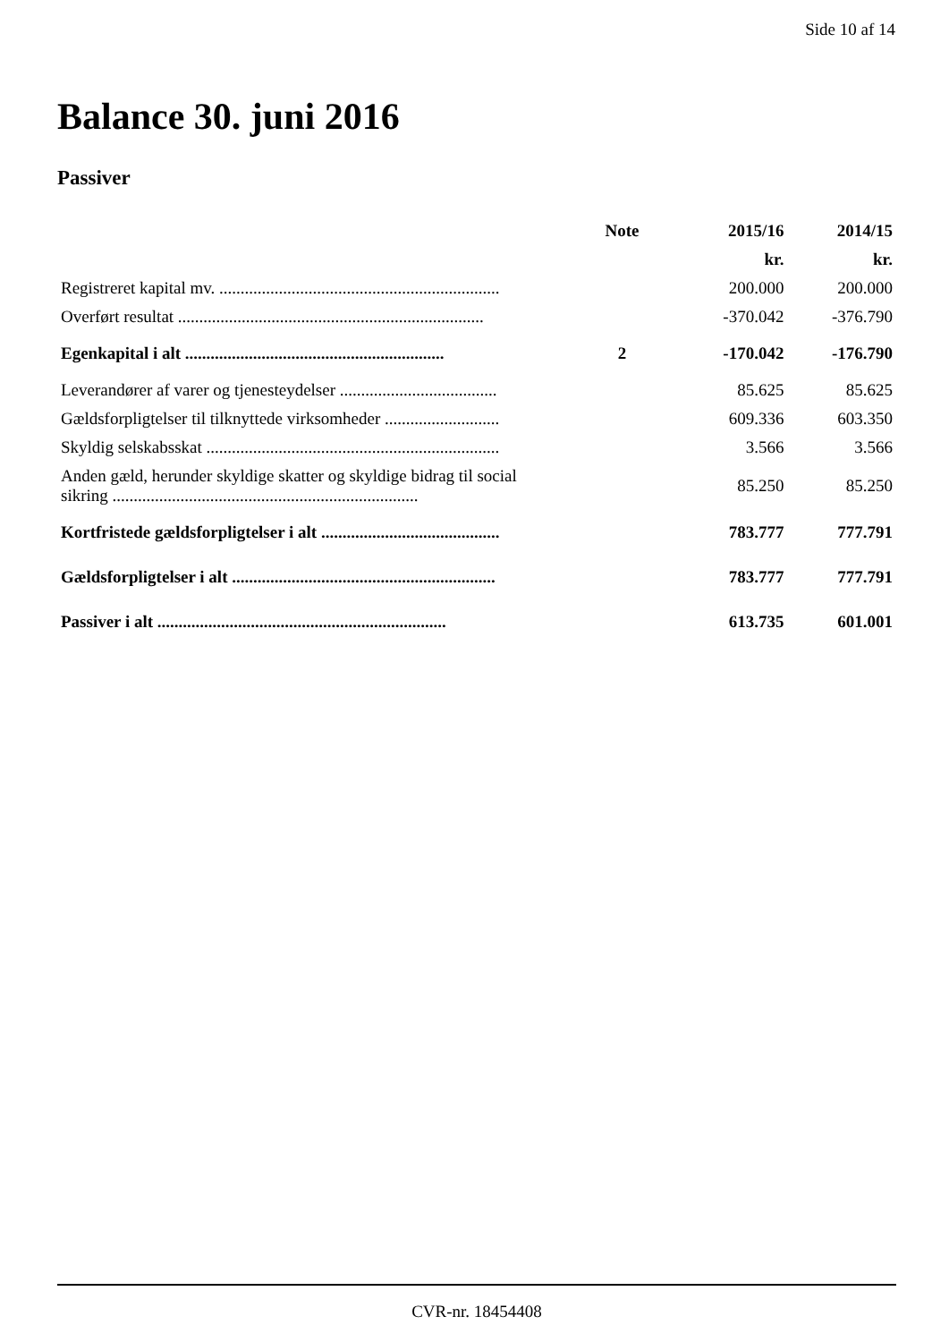Side 10 af 14
Balance 30. juni 2016
Passiver
| | Note | 2015/16 | 2014/15 |
| --- | --- | --- | --- |
| | | kr. | kr. |
| Registreret kapital mv. .................................................................. | | 200.000 | 200.000 |
| Overført resultat ........................................................................ | | -370.042 | -376.790 |
| Egenkapital i alt ............................................................. | 2 | -170.042 | -176.790 |
| Leverandører af varer og tjenesteydelser ..................................... | | 85.625 | 85.625 |
| Gældsforpligtelser til tilknyttede virksomheder ........................... | | 609.336 | 603.350 |
| Skyldig selskabsskat ..................................................................... | | 3.566 | 3.566 |
| Anden gæld, herunder skyldige skatter og skyldige bidrag til social sikring ........................................................................ | | 85.250 | 85.250 |
| Kortfristede gældsforpligtelser i alt .......................................... | | 783.777 | 777.791 |
| Gældsforpligtelser i alt .............................................................. | | 783.777 | 777.791 |
| Passiver i alt .................................................................... | | 613.735 | 601.001 |
CVR-nr. 18454408